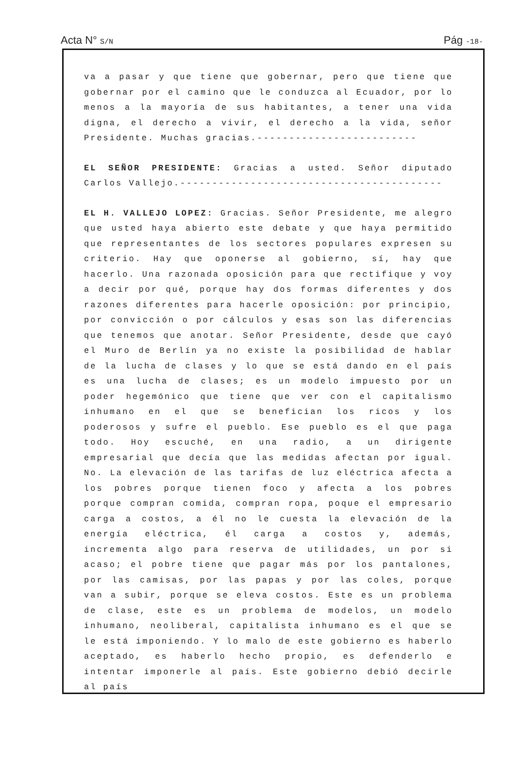Acta N° S/N Pág -18-
va a pasar y que tiene que gobernar, pero que tiene que gobernar por el camino que le conduzca al Ecuador, por lo menos a la mayoría de sus habitantes, a tener una vida digna, el derecho a vivir, el derecho a la vida, señor Presidente. Muchas gracias.-------------------------
EL SEÑOR PRESIDENTE: Gracias a usted. Señor diputado Carlos Vallejo.-----------------------------------------
EL H. VALLEJO LOPEZ: Gracias. Señor Presidente, me alegro que usted haya abierto este debate y que haya permitido que representantes de los sectores populares expresen su criterio. Hay que oponerse al gobierno, sí, hay que hacerlo. Una razonada oposición para que rectifique y voy a decir por qué, porque hay dos formas diferentes y dos razones diferentes para hacerle oposición: por principio, por convicción o por cálculos y esas son las diferencias que tenemos que anotar. Señor Presidente, desde que cayó el Muro de Berlín ya no existe la posibilidad de hablar de la lucha de clases y lo que se está dando en el país es una lucha de clases; es un modelo impuesto por un poder hegemónico que tiene que ver con el capitalismo inhumano en el que se benefician los ricos y los poderosos y sufre el pueblo. Ese pueblo es el que paga todo. Hoy escuché, en una radio, a un dirigente empresarial que decía que las medidas afectan por igual. No. La elevación de las tarifas de luz eléctrica afecta a los pobres porque tienen foco y afecta a los pobres porque compran comida, compran ropa, poque el empresario carga a costos, a él no le cuesta la elevación de la energía eléctrica, él carga a costos y, además, incrementa algo para reserva de utilidades, un por si acaso; el pobre tiene que pagar más por los pantalones, por las camisas, por las papas y por las coles, porque van a subir, porque se eleva costos. Este es un problema de clase, este es un problema de modelos, un modelo inhumano, neoliberal, capitalista inhumano es el que se le está imponiendo. Y lo malo de este gobierno es haberlo aceptado, es haberlo hecho propio, es defenderlo e intentar imponerle al país. Este gobierno debió decirle al país